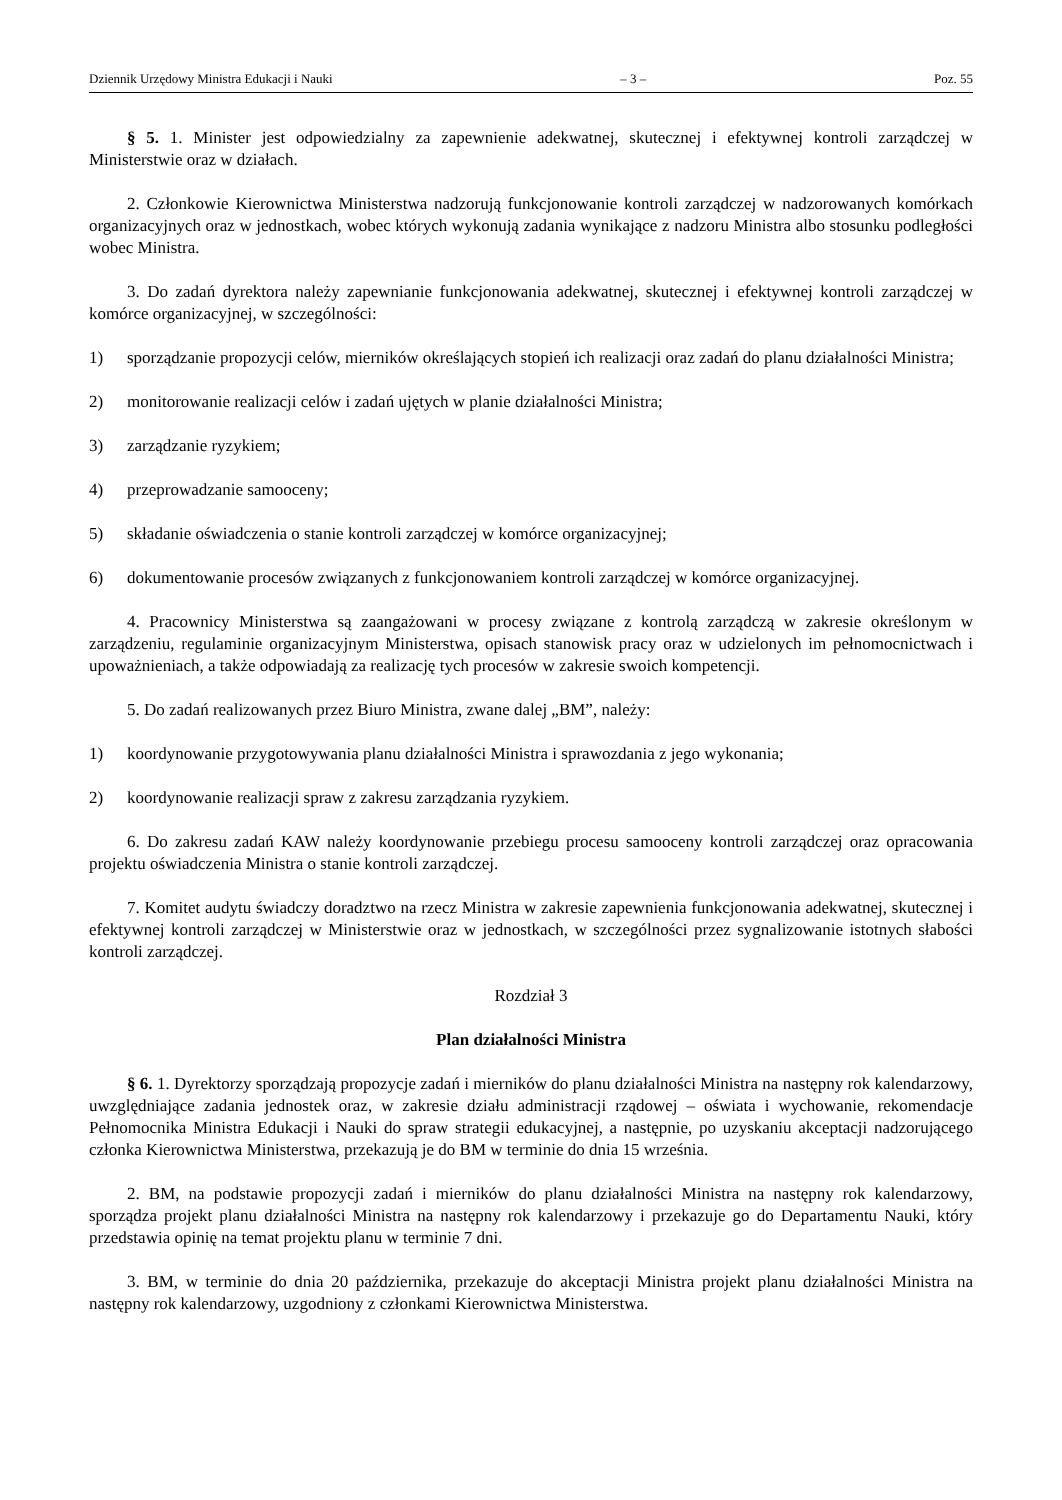Dziennik Urzędowy Ministra Edukacji i Nauki – 3 – Poz. 55
§ 5. 1. Minister jest odpowiedzialny za zapewnienie adekwatnej, skutecznej i efektywnej kontroli zarządczej w Ministerstwie oraz w działach.
2. Członkowie Kierownictwa Ministerstwa nadzorują funkcjonowanie kontroli zarządczej w nadzorowanych komórkach organizacyjnych oraz w jednostkach, wobec których wykonują zadania wynikające z nadzoru Ministra albo stosunku podległości wobec Ministra.
3. Do zadań dyrektora należy zapewnianie funkcjonowania adekwatnej, skutecznej i efektywnej kontroli zarządczej w komórce organizacyjnej, w szczególności:
1) sporządzanie propozycji celów, mierników określających stopień ich realizacji oraz zadań do planu działalności Ministra;
2) monitorowanie realizacji celów i zadań ujętych w planie działalności Ministra;
3) zarządzanie ryzykiem;
4) przeprowadzanie samooceny;
5) składanie oświadczenia o stanie kontroli zarządczej w komórce organizacyjnej;
6) dokumentowanie procesów związanych z funkcjonowaniem kontroli zarządczej w komórce organizacyjnej.
4. Pracownicy Ministerstwa są zaangażowani w procesy związane z kontrolą zarządczą w zakresie określonym w zarządzeniu, regulaminie organizacyjnym Ministerstwa, opisach stanowisk pracy oraz w udzielonych im pełnomocnictwach i upoważnieniach, a także odpowiadają za realizację tych procesów w zakresie swoich kompetencji.
5. Do zadań realizowanych przez Biuro Ministra, zwane dalej „BM”, należy:
1) koordynowanie przygotowywania planu działalności Ministra i sprawozdania z jego wykonania;
2) koordynowanie realizacji spraw z zakresu zarządzania ryzykiem.
6. Do zakresu zadań KAW należy koordynowanie przebiegu procesu samooceny kontroli zarządczej oraz opracowania projektu oświadczenia Ministra o stanie kontroli zarządczej.
7. Komitet audytu świadczy doradztwo na rzecz Ministra w zakresie zapewnienia funkcjonowania adekwatnej, skutecznej i efektywnej kontroli zarządczej w Ministerstwie oraz w jednostkach, w szczególności przez sygnalizowanie istotnych słabości kontroli zarządczej.
Rozdział 3
Plan działalności Ministra
§ 6. 1. Dyrektorzy sporządzają propozycje zadań i mierników do planu działalności Ministra na następny rok kalendarzowy, uwzględniające zadania jednostek oraz, w zakresie działu administracji rządowej – oświata i wychowanie, rekomendacje Pełnomocnika Ministra Edukacji i Nauki do spraw strategii edukacyjnej, a następnie, po uzyskaniu akceptacji nadzorującego członka Kierownictwa Ministerstwa, przekazują je do BM w terminie do dnia 15 września.
2. BM, na podstawie propozycji zadań i mierników do planu działalności Ministra na następny rok kalendarzowy, sporządza projekt planu działalności Ministra na następny rok kalendarzowy i przekazuje go do Departamentu Nauki, który przedstawia opinię na temat projektu planu w terminie 7 dni.
3. BM, w terminie do dnia 20 października, przekazuje do akceptacji Ministra projekt planu działalności Ministra na następny rok kalendarzowy, uzgodniony z członkami Kierownictwa Ministerstwa.